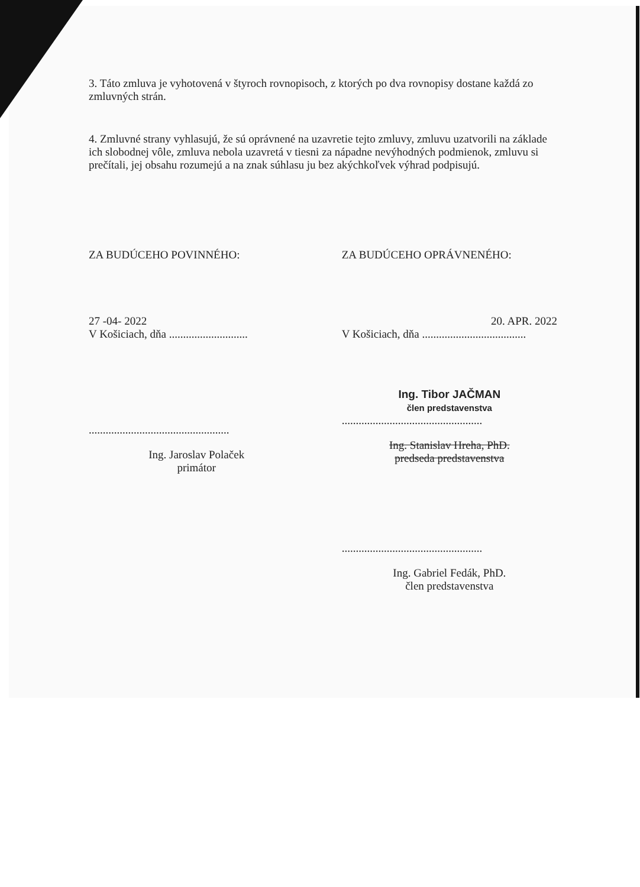3. Táto zmluva je vyhotovená v štyroch rovnopisoch, z ktorých po dva rovnopisy dostane každá zo zmluvných strán.
4. Zmluvné strany vyhlasujú, že sú oprávnené na uzavretie tejto zmluvy, zmluvu uzatvorili na základe ich slobodnej vôle, zmluva nebola uzavretá v tiesni za nápadne nevýhodných podmienok, zmluvu si prečítali, jej obsahu rozumejú a na znak súhlasu ju bez akýchkoľvek výhrad podpisujú.
ZA BUDÚCEHO POVINNÉHO:
27 -04- 2022
V Košiciach, dňa ............................
..................................................
Ing. Jaroslav Polaček
primátor
ZA BUDÚCEHO OPRÁVNENÉHO:
20. APR. 2022
V Košiciach, dňa .....................................
Ing. Tibor JAČMAN
člen predstavenstva
..................................................
Ing. Stanislav Hreha, PhD.
predseda predstavenstva
..................................................
Ing. Gabriel Fedák, PhD.
člen predstavenstva